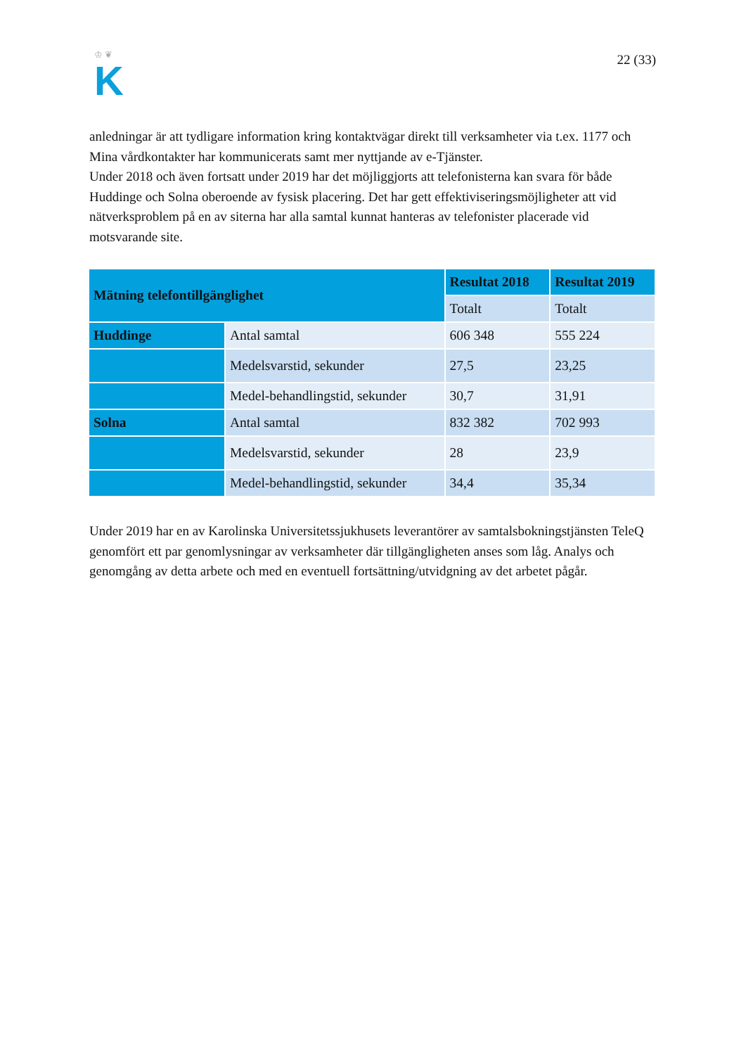♔ ❦
K
22 (33)
anledningar är att tydligare information kring kontaktvägar direkt till verksamheter via t.ex. 1177 och Mina vårdkontakter har kommunicerats samt mer nyttjande av e-Tjänster.
Under 2018 och även fortsatt under 2019 har det möjliggjorts att telefonisterna kan svara för både Huddinge och Solna oberoende av fysisk placering. Det har gett effektiviseringsmöjligheter att vid nätverksproblem på en av siterna har alla samtal kunnat hanteras av telefonister placerade vid motsvarande site.
| Mätning telefontillgänglighet | | Resultat 2018 | Resultat 2019 |
| --- | --- | --- | --- |
| | | Totalt | Totalt |
| Huddinge | Antal samtal | 606 348 | 555 224 |
| | Medelsvarstid, sekunder | 27,5 | 23,25 |
| | Medel-behandlingstid, sekunder | 30,7 | 31,91 |
| Solna | Antal samtal | 832 382 | 702 993 |
| | Medelsvarstid, sekunder | 28 | 23,9 |
| | Medel-behandlingstid, sekunder | 34,4 | 35,34 |
Under 2019 har en av Karolinska Universitetssjukhusets leverantörer av samtalsbokningstjänsten TeleQ genomfört ett par genomlysningar av verksamheter där tillgängligheten anses som låg. Analys och genomgång av detta arbete och med en eventuell fortsättning/utvidgning av det arbetet pågår.